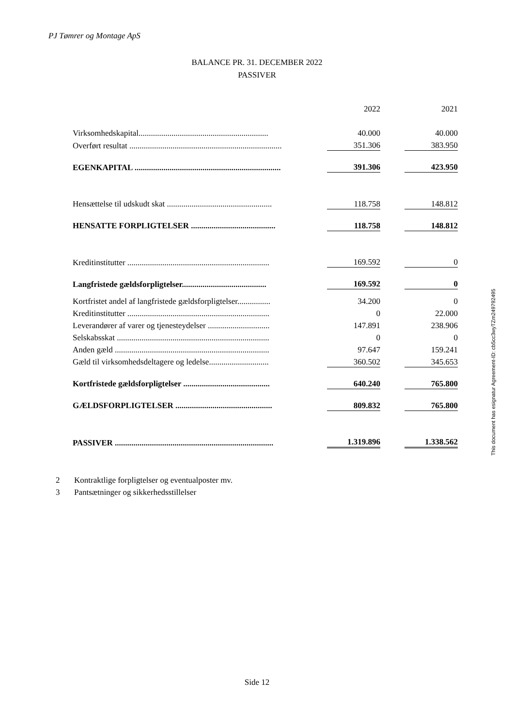PJ Tømrer og Montage ApS
BALANCE PR. 31. DECEMBER 2022
PASSIVER
| | | 2022 | | 2021 |
| Virksomhedskapital............................................................... | | 40.000 | | 40.000 |
| Overført resultat .......................................................................... | | 351.306 | | 383.950 |
| EGENKAPITAL ....................................................................... | | 391.306 | | 423.950 |
| Hensættelse til udskudt skat ................................................... | | 118.758 | | 148.812 |
| HENSATTE FORPLIGTELSER ......................................... | | 118.758 | | 148.812 |
| Kreditinstitutter ..................................................................... | | 169.592 | | 0 |
| Langfristede gældsforpligtelser......................................... | | 169.592 | | 0 |
| Kortfristet andel af langfristede gældsforpligtelser................ | | 34.200 | | 0 |
| Kreditinstitutter ..................................................................... | | 0 | | 22.000 |
| Leverandører af varer og tjenesteydelser .............................. | | 147.891 | | 238.906 |
| Selskabsskat .......................................................................... | | 0 | | 0 |
| Anden gæld ........................................................................... | | 97.647 | | 159.241 |
| Gæld til virksomhedsdeltagere og ledelse............................. | | 360.502 | | 345.653 |
| Kortfristede gældsforpligtelser .......................................... | | 640.240 | | 765.800 |
| GÆLDSFORPLIGTELSER ............................................... | | 809.832 | | 765.800 |
| PASSIVER ............................................................................. | | 1.319.896 | | 1.338.562 |
2 Kontraktlige forpligtelser og eventualposter mv.
3 Pantsætninger og sikkerhedsstillelser
Side 12
This document has esignatur Agreement-ID: cb5cc3wyTZm249792495